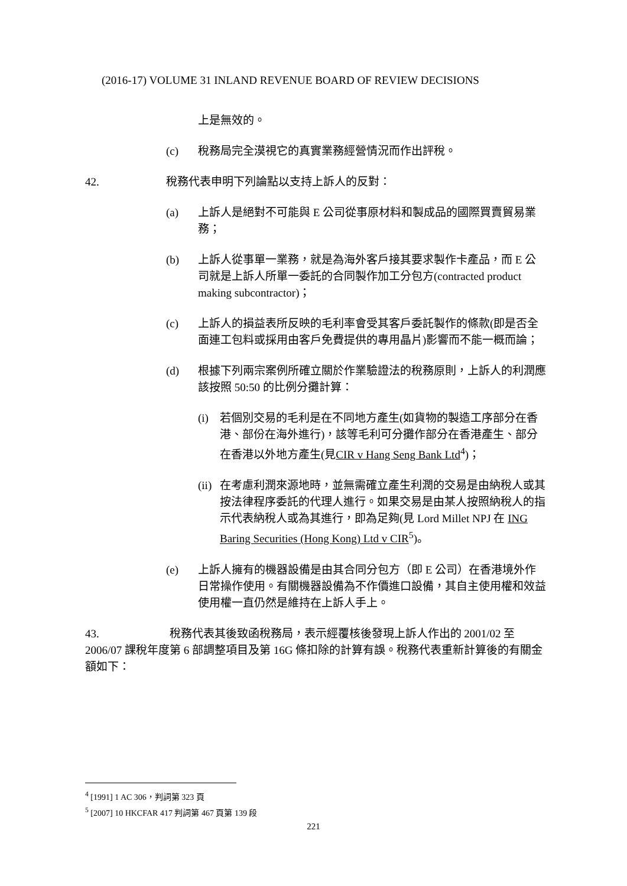(2016-17) VOLUME 31 INLAND REVENUE BOARD OF REVIEW DECISIONS
上是無效的。
(c) 稅務局完全漠視它的真實業務經營情況而作出評稅。
42. 稅務代表申明下列論點以支持上訴人的反對：
(a) 上訴人是絕對不可能與 E 公司從事原材料和製成品的國際買賣貿易業務；
(b) 上訴人從事單一業務，就是為海外客戶接其要求製作卡產品，而 E 公司就是上訴人所單一委託的合同製作加工分包方(contracted product making subcontractor)；
(c) 上訴人的損益表所反映的毛利率會受其客戶委託製作的條款(即是否全面連工包料或採用由客戶免費提供的專用晶片)影響而不能一概而論；
(d) 根據下列兩宗案例所確立關於作業驗證法的稅務原則，上訴人的利潤應該按照 50:50 的比例分攤計算：
(i) 若個別交易的毛利是在不同地方產生(如貨物的製造工序部分在香港、部份在海外進行)，該等毛利可分攤作部分在香港產生、部分在香港以外地方產生(見CIR v Hang Seng Bank Ltd<sup>4</sup>)；
(ii)
在考慮利潤來源地時，並無需確立產生利潤的交易是由納稅人或其按法律程序委託的代理人進行。如果交易是由某人按照納稅人的指示代表納稅人或為其進行，即為足夠(見 Lord Millet NPJ 在 ING Baring Securities (Hong Kong) Ltd v CIR<sup>5</sup>)。
(e) 上訴人擁有的機器設備是由其合同分包方（即 E 公司）在香港境外作日常操作使用。有關機器設備為不作價進口設備，其自主使用權和效益使用權一直仍然是維持在上訴人手上。
43. 稅務代表其後致函稅務局，表示經覆核後發現上訴人作出的 2001/02 至 2006/07 課稅年度第 6 部調整項目及第 16G 條扣除的計算有誤。稅務代表重新計算後的有關金額如下：
<sup>4</sup> [1991] 1 AC 306，判詞第 323 頁
<sup>5</sup> [2007] 10 HKCFAR 417 判詞第 467 頁第 139 段
221